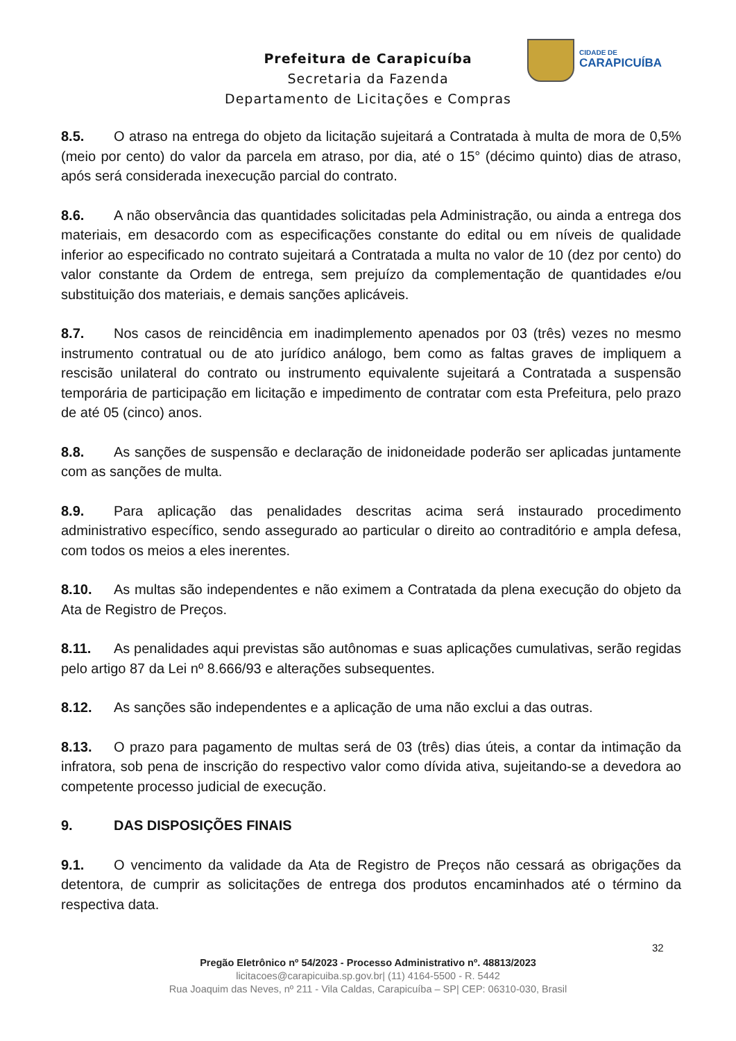Prefeitura de Carapicuíba
Secretaria da Fazenda
Departamento de Licitações e Compras
CIDADE DE
CARAPICUÍBA
8.5. O atraso na entrega do objeto da licitação sujeitará a Contratada à multa de mora de 0,5% (meio por cento) do valor da parcela em atraso, por dia, até o 15° (décimo quinto) dias de atraso, após será considerada inexecução parcial do contrato.
8.6. A não observância das quantidades solicitadas pela Administração, ou ainda a entrega dos materiais, em desacordo com as especificações constante do edital ou em níveis de qualidade inferior ao especificado no contrato sujeitará a Contratada a multa no valor de 10 (dez por cento) do valor constante da Ordem de entrega, sem prejuízo da complementação de quantidades e/ou substituição dos materiais, e demais sanções aplicáveis.
8.7. Nos casos de reincidência em inadimplemento apenados por 03 (três) vezes no mesmo instrumento contratual ou de ato jurídico análogo, bem como as faltas graves de impliquem a rescisão unilateral do contrato ou instrumento equivalente sujeitará a Contratada a suspensão temporária de participação em licitação e impedimento de contratar com esta Prefeitura, pelo prazo de até 05 (cinco) anos.
8.8. As sanções de suspensão e declaração de inidoneidade poderão ser aplicadas juntamente com as sanções de multa.
8.9. Para aplicação das penalidades descritas acima será instaurado procedimento administrativo específico, sendo assegurado ao particular o direito ao contraditório e ampla defesa, com todos os meios a eles inerentes.
8.10. As multas são independentes e não eximem a Contratada da plena execução do objeto da Ata de Registro de Preços.
8.11. As penalidades aqui previstas são autônomas e suas aplicações cumulativas, serão regidas pelo artigo 87 da Lei nº 8.666/93 e alterações subsequentes.
8.12. As sanções são independentes e a aplicação de uma não exclui a das outras.
8.13. O prazo para pagamento de multas será de 03 (três) dias úteis, a contar da intimação da infratora, sob pena de inscrição do respectivo valor como dívida ativa, sujeitando-se a devedora ao competente processo judicial de execução.
9. DAS DISPOSIÇÕES FINAIS
9.1. O vencimento da validade da Ata de Registro de Preços não cessará as obrigações da detentora, de cumprir as solicitações de entrega dos produtos encaminhados até o término da respectiva data.
32
Pregão Eletrônico nº 54/2023 - Processo Administrativo nº. 48813/2023
licitacoes@carapicuiba.sp.gov.br| (11) 4164-5500 - R. 5442
Rua Joaquim das Neves, nº 211 - Vila Caldas, Carapicuíba – SP| CEP: 06310-030, Brasil